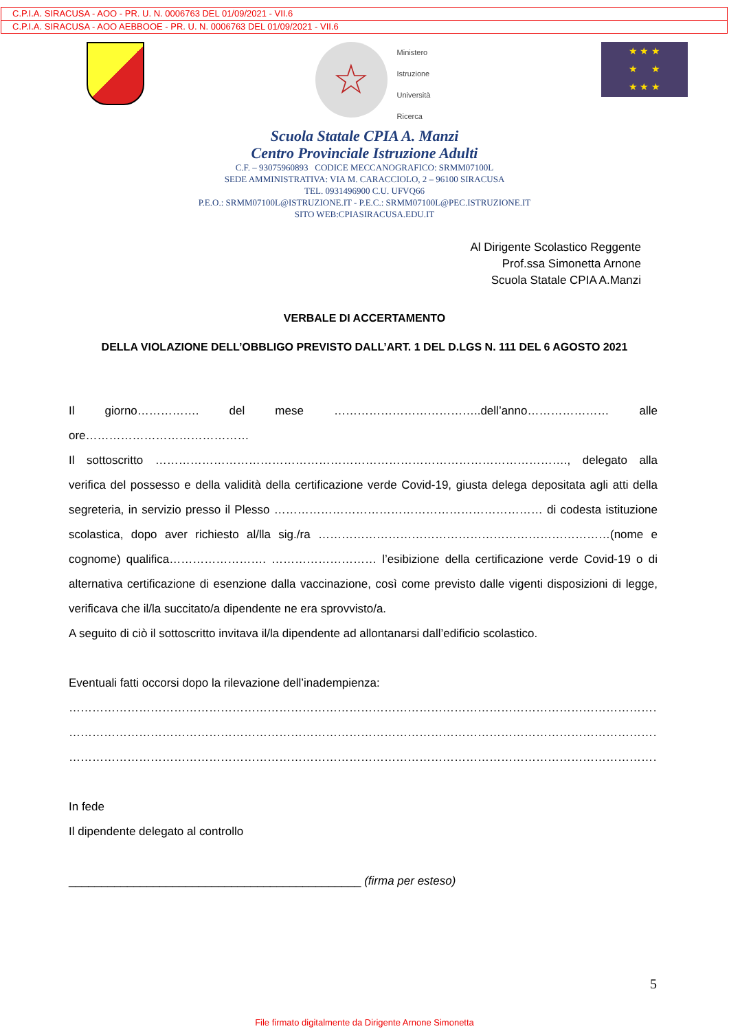C.P.I.A. SIRACUSA - AOO - PR. U. N. 0006763 DEL 01/09/2021 - VII.6
C.P.I.A. SIRACUSA - AOO AEBBOOE - PR. U. N. 0006763 DEL 01/09/2021 - VII.6
☆
Ministero
Istruzione
Università
Ricerca
★ ★ ★
★ ★
★ ★ ★
Scuola Statale CPIA A. Manzi
Centro Provinciale Istruzione Adulti
C.F. – 93075960893 CODICE MECCANOGRAFICO: SRMM07100L
SEDE AMMINISTRATIVA: VIA M. CARACCIOLO, 2 – 96100 SIRACUSA
TEL. 0931496900 C.U. UFVQ66
P.E.O.: SRMM07100L@ISTRUZIONE.IT - P.E.C.: SRMM07100L@PEC.ISTRUZIONE.IT
SITO WEB:CPIASIRACUSA.EDU.IT
Al Dirigente Scolastico Reggente
Prof.ssa Simonetta Arnone
Scuola Statale CPIA A.Manzi
VERBALE DI ACCERTAMENTO
DELLA VIOLAZIONE DELL’OBBLIGO PREVISTO DALL’ART. 1 DEL D.LGS N. 111 DEL 6 AGOSTO 2021
Il giorno……………. del mese ………………………………..dell’anno………………… alle ore……………………………………
Il sottoscritto ……………………………………………………………………………………………., delegato alla verifica del possesso e della validità della certificazione verde Covid-19, giusta delega depositata agli atti della segreteria, in servizio presso il Plesso …………………………………………………………… di codesta istituzione scolastica, dopo aver richiesto al/lla sig./ra …………………………………………………………………(nome e cognome) qualifica……………………. ……………………… l’esibizione della certificazione verde Covid-19 o di alternativa certificazione di esenzione dalla vaccinazione, così come previsto dalle vigenti disposizioni di legge, verificava che il/la succitato/a dipendente ne era sprovvisto/a.
A seguito di ciò il sottoscritto invitava il/la dipendente ad allontanarsi dall’edificio scolastico.
Eventuali fatti occorsi dopo la rilevazione dell’inadempienza:
…………………………………………………………………………………………………………………………………………………………
…………………………………………………………………………………………………………………………………………………………
…………………………………………………………………………………………………………………………………………………………
In fede
Il dipendente delegato al controllo
_____________________________________________ (firma per esteso)
5
File firmato digitalmente da Dirigente Arnone Simonetta